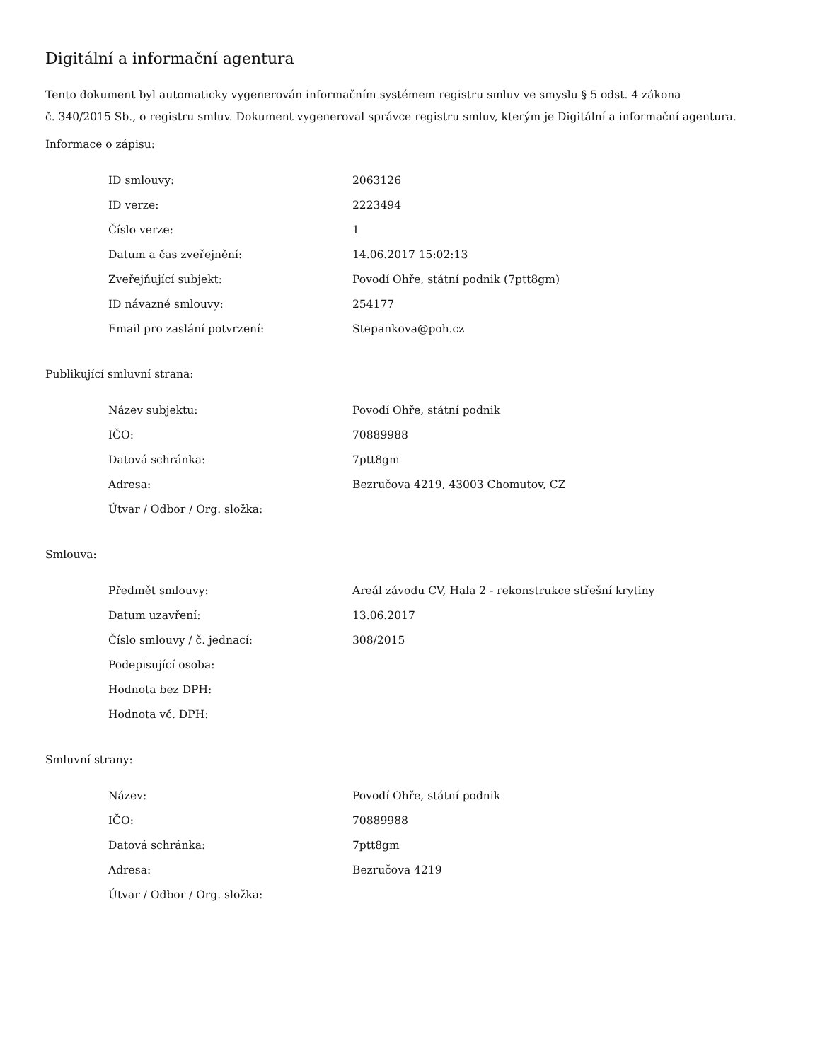Digitální a informační agentura
Tento dokument byl automaticky vygenerován informačním systémem registru smluv ve smyslu § 5 odst. 4 zákona
č. 340/2015 Sb., o registru smluv. Dokument vygeneroval správce registru smluv, kterým je Digitální a informační agentura.
Informace o zápisu:
| ID smlouvy: | 2063126 |
| ID verze: | 2223494 |
| Číslo verze: | 1 |
| Datum a čas zveřejnění: | 14.06.2017 15:02:13 |
| Zveřejňující subjekt: | Povodí Ohře, státní podnik (7ptt8gm) |
| ID návazné smlouvy: | 254177 |
| Email pro zaslání potvrzení: | Stepankova@poh.cz |
Publikující smluvní strana:
| Název subjektu: | Povodí Ohře, státní podnik |
| IČO: | 70889988 |
| Datová schránka: | 7ptt8gm |
| Adresa: | Bezručova 4219, 43003 Chomutov, CZ |
| Útvar / Odbor / Org. složka: | |
Smlouva:
| Předmět smlouvy: | Areál závodu CV, Hala 2 - rekonstrukce střešní krytiny |
| Datum uzavření: | 13.06.2017 |
| Číslo smlouvy / č. jednací: | 308/2015 |
| Podepisující osoba: | |
| Hodnota bez DPH: | |
| Hodnota vč. DPH: | |
Smluvní strany:
| Název: | Povodí Ohře, státní podnik |
| IČO: | 70889988 |
| Datová schránka: | 7ptt8gm |
| Adresa: | Bezručova 4219 |
| Útvar / Odbor / Org. složka: | |